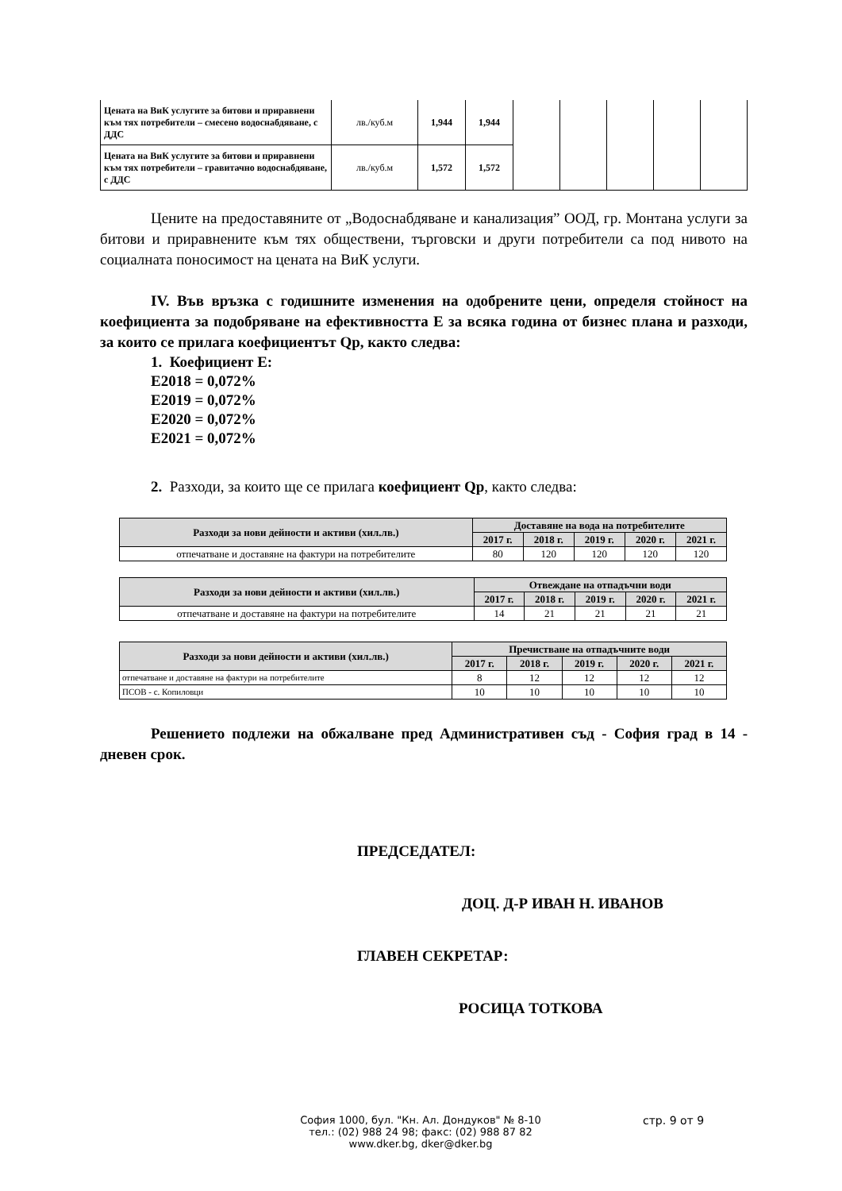| Цената на ВиК услугите за битови и приравнени към тях потребители – смесено водоснабдяване, с ДДС | лв./куб.м | 1,944 | 1,944 | | | | | |
| Цената на ВиК услугите за битови и приравнени към тях потребители – гравитачно водоснабдяване, с ДДС | лв./куб.м | 1,572 | 1,572 | | | | | |
Цените на предоставяните от „Водоснабдяване и канализация” ООД, гр. Монтана услуги за битови и приравнените към тях обществени, търговски и други потребители са под нивото на социалната поносимост на цената на ВиК услуги.
IV. Във връзка с годишните изменения на одобрените цени, определя стойност на коефициента за подобряване на ефективността Е за всяка година от бизнес плана и разходи, за които се прилага коефициентът Qр, както следва:
1. Коефициент Е:
Е2018 = 0,072%
Е2019 = 0,072%
Е2020 = 0,072%
Е2021 = 0,072%
2. Разходи, за които ще се прилага коефициент Qр, както следва:
| Разходи за нови дейности и активи (хил.лв.) | Доставяне на вода на потребителите | | | | |
| --- | --- | --- | --- | --- | --- |
| | 2017 г. | 2018 г. | 2019 г. | 2020 г. | 2021 г. |
| отпечатване и доставяне на фактури на потребителите | 80 | 120 | 120 | 120 | 120 |
| Разходи за нови дейности и активи (хил.лв.) | Отвеждане на отпадъчни води | | | | |
| --- | --- | --- | --- | --- | --- |
| | 2017 г. | 2018 г. | 2019 г. | 2020 г. | 2021 г. |
| отпечатване и доставяне на фактури на потребителите | 14 | 21 | 21 | 21 | 21 |
| Разходи за нови дейности и активи (хил.лв.) | Пречистване на отпадъчните води | | | | |
| --- | --- | --- | --- | --- | --- |
| | 2017 г. | 2018 г. | 2019 г. | 2020 г. | 2021 г. |
| отпечатване и доставяне на фактури на потребителите | 8 | 12 | 12 | 12 | 12 |
| ПСОВ - с. Копиловци | 10 | 10 | 10 | 10 | 10 |
Решението подлежи на обжалване пред Административен съд - София град в 14 - дневен срок.
ПРЕДСЕДАТЕЛ:
ДОЦ. Д-Р ИВАН Н. ИВАНОВ
ГЛАВЕН СЕКРЕТАР:
РОСИЦА ТОТКОВА
София 1000, бул. "Кн. Ал. Дондуков" № 8-10
тел.: (02) 988 24 98; факс: (02) 988 87 82
www.dker.bg, dker@dker.bg
стр. 9 от 9